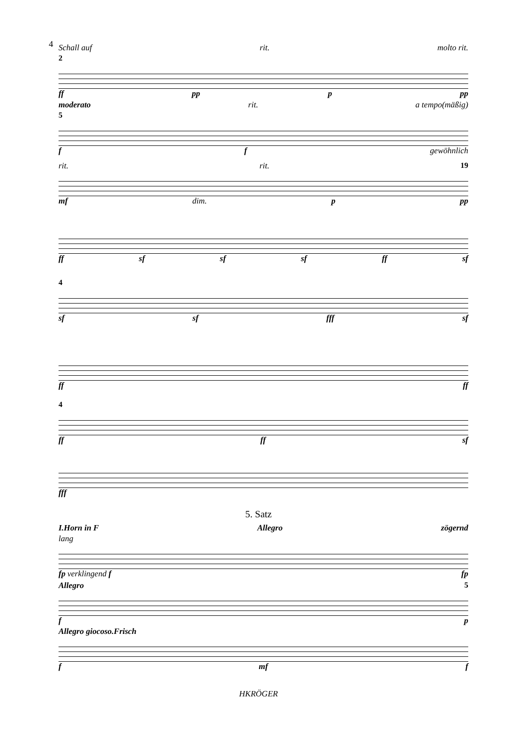4
Schall auf rit. molto rit.
2
ff pp p pp
moderato rit. a tempo(mäßig)
5
ff gewöhnlich
rit. rit. 19
mf dim. p pp
ff sf sf sf ff sf
4
sf sf fff sf
ff ff
4
ff ff sf
fff
5. Satz
I.Horn in F Allegro zögernd
lang
fp verklingend f fp
Allegro 5
fp
Allegro giocoso.Frisch
fmf f
HKRÖGER